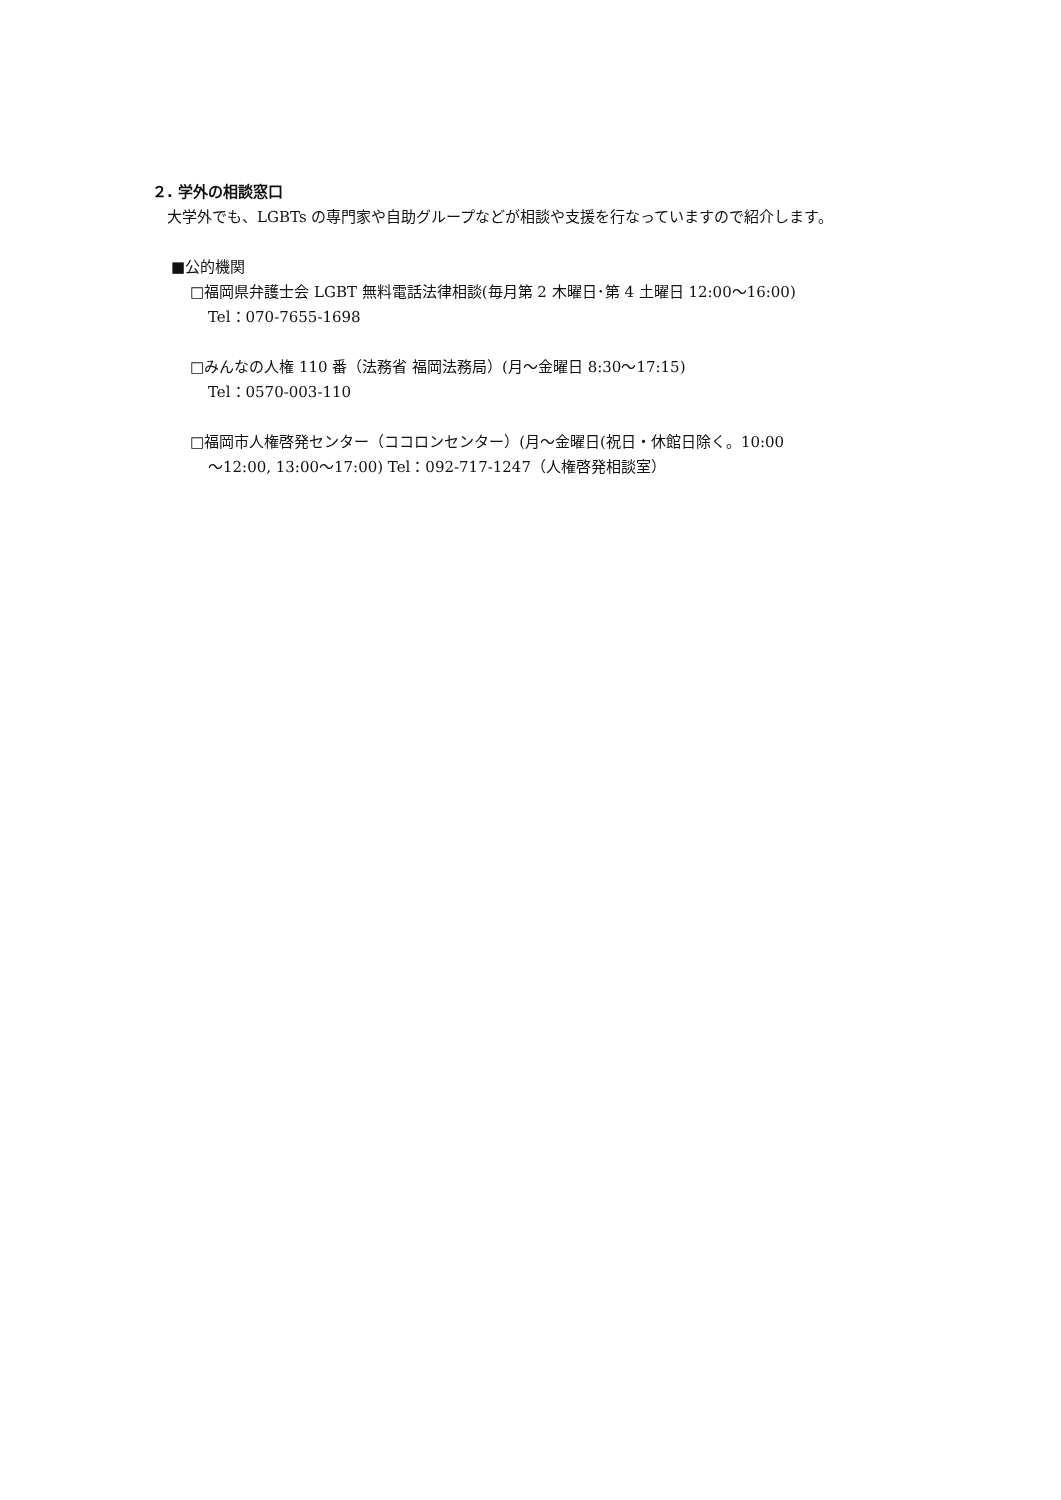２. 学外の相談窓口
　大学外でも、LGBTs の専門家や自助グループなどが相談や支援を行なっていますので紹介します。
■公的機関
□福岡県弁護士会 LGBT 無料電話法律相談(毎月第 2 木曜日･第 4 土曜日 12:00～16:00)
Tel：070-7655-1698
□みんなの人権 110 番（法務省 福岡法務局）(月～金曜日 8:30～17:15)
Tel：0570-003-110
□福岡市人権啓発センター（ココロンセンター）(月～金曜日(祝日・休館日除く。10:00
～12:00, 13:00～17:00) Tel：092-717-1247（人権啓発相談室）